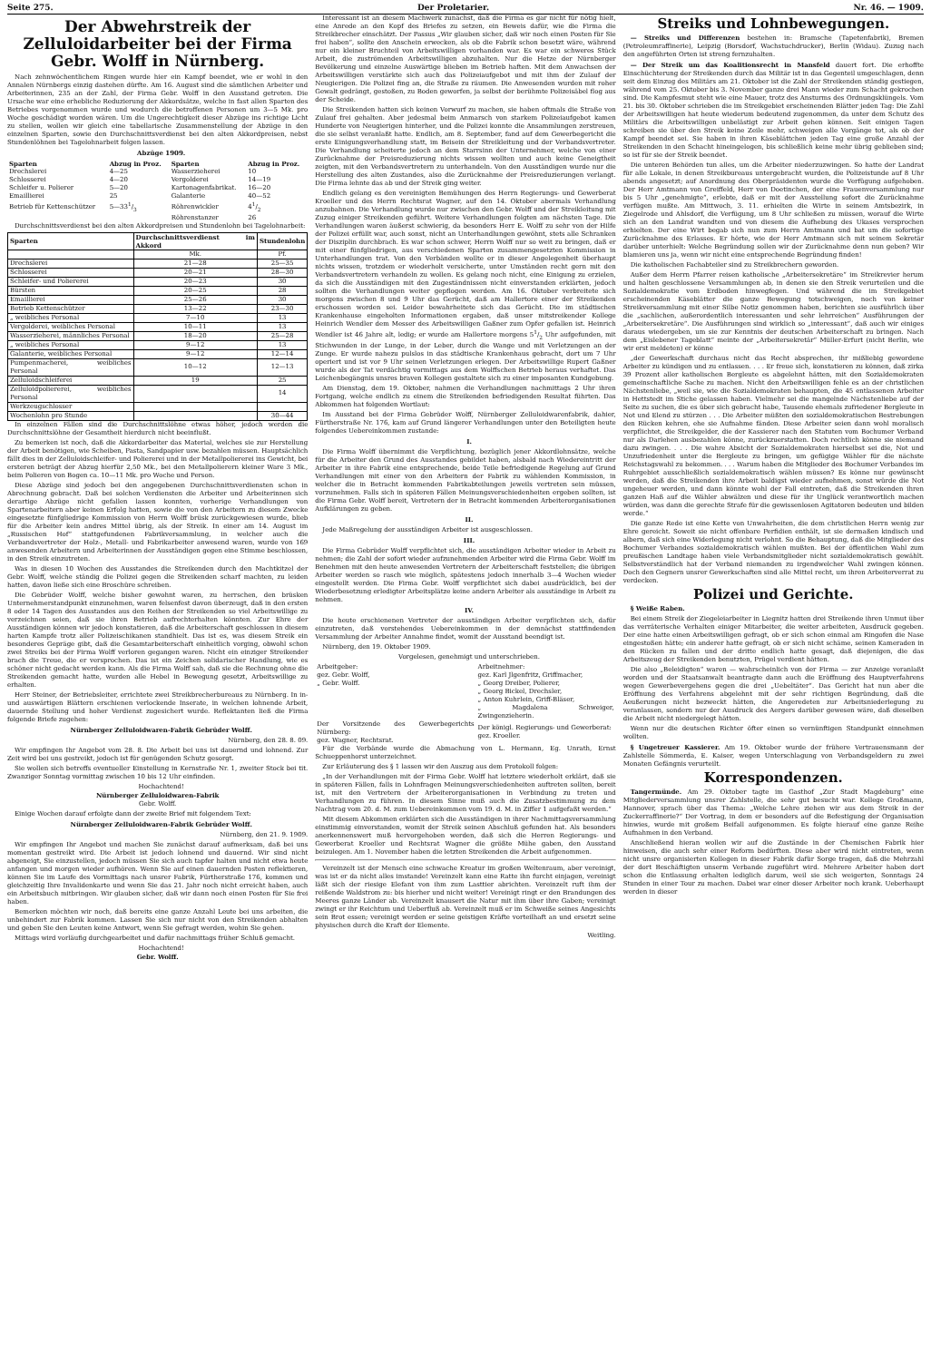Seite 275. Der Proletarier. Nr. 46. — 1909.
Der Abwehrstreik der Zelluloidarbeiter bei der Firma Gebr. Wolff in Nürnberg.
Nach zehnwöchentlichem Ringen wurde hier ein Kampf beendet, wie er wohl in den Annalen Nürnbergs einzig dastehen dürfte. Am 16. August sind die sämtlichen Arbeiter und Arbeiterinnen, 235 an der Zahl, der Firma Gebr. Wolff in den Ausstand getreten. Die Ursache war eine erhebliche Reduzierung der Akkordsätze, welche in fast allen Sparten des Betriebes vorgenommen wurde und wodurch die betroffenen Personen um 3—5 Mk. pro Woche geschädigt worden wären. Um die Ungerechtigkeit dieser Abzüge ins richtige Licht zu stellen, wollen wir gleich eine tabellarische Zusammenstellung der Abzüge in den einzelnen Sparten, sowie den Durchschnittsverdienst bei den alten Akkordpreisen, nebst Stundenlöhnen bei Tagelohnarbeit folgen lassen.
Abzüge 1909.
| Sparten | Abzug in Proz. | Sparten | Abzug in Proz. |
| --- | --- | --- | --- |
| Drechslerei | 4—25 | Wasserzieherei | 10 |
| Schlosserei | 4—20 | Vergolderei | 14—19 |
| Schleifer u. Polierer | 5—20 | Kartonagenfabrikat. | 16—20 |
| Emaillierei | 25 | Galanterie | 40—52 |
| Betrieb für Kettenschützer | 5—331/3 | Röhrenwickler | 41/2 |
| | | Röhrenstanzer | 26 |
Durchschnittsverdienst bei den alten Akkordpreisen und Stundenlohn bei Tagelohnarbeit:
| Sparten | Durchschnittsverdienst im Akkord | Stundenlohn |
| --- | --- | --- |
| | Mk. | Pf. |
| Drechslerei | 21—28 | 25—35 |
| Schlosserei | 20—21 | 28—30 |
| Schleifer- und Poliererei | 20—23 | 30 |
| Bürsten | 20—25 | 28 |
| Emaillierei | 25—26 | 30 |
| Betrieb Kettenschützer | 13—22 | 23—30 |
| „ weibliches Personal | 7—10 | 13 |
| Vergolderei, weibliches Personal | 10—11 | 13 |
| Wasserzieherei, männliches Personal | 18—20 | 25—28 |
| „ weibliches Personal | 9—12 | 13 |
| Galanterie, weibliches Personal | 9—12 | 12—14 |
| Pumpenmacherei, weibliches Personal | 10—12 | 12—13 |
| Zelluloidschleiferei | 19 | 25 |
| Zelluloidpoliererei, weibliches Personal | | 14 |
| Werkzeugschlosser | | |
| Wochenlohn pro Stunde | | 30—44 |
In einzelnen Fällen sind die Durchschnittslöhne etwas höher, jedoch werden die Durchschnittslöhne der Gesamtheit hierdurch nicht beeinflußt.
Zu bemerken ist noch, daß die Akkordarbeiter das Material, welches sie zur Herstellung der Arbeit benötigen, wie Scheiben, Pasta, Sandpapier usw. bezahlen müssen. Hauptsächlich fällt dies in der Zelluloidschleifer- und Poliererei und in der Metallpoliererei ins Gewicht, bei ersteren beträgt der Abzug hierfür 2,50 Mk., bei den Metallpolierern kleiner Ware 3 Mk., beim Polieren von Bogen ca. 10—11 Mk. pro Woche und Person.
Diese Abzüge sind jedoch bei den angegebenen Durchschnittsverdiensten schon in Abrechnung gebracht. Daß bei solchen Verdiensten die Arbeiter und Arbeiterinnen sich derartige Abzüge nicht gefallen lassen konnten, vorherige Verhandlungen von Spartenarbeitern aber keinen Erfolg hatten, sowie die von den Arbeitern zu diesem Zwecke eingesetzte fünfgliedrige Kommission von Herrn Wolff brüsk zurückgewiesen wurde, blieb für die Arbeiter kein andres Mittel übrig, als der Streik. In einer am 14. August im „Russischen Hof“ stattgefundenen Fabrikversammlung, in welcher auch die Verbandsvertreter der Holz-, Metall- und Fabrikarbeiter anwesend waren, wurde von 169 anwesenden Arbeitern und Arbeiterinnen der Ausständigen gegen eine Stimme beschlossen, in den Streik einzutreten.
Was in diesen 10 Wochen des Ausstandes die Streikenden durch den Machtkitzel der Gebr. Wolff, welche ständig die Polizei gegen die Streikenden scharf machten, zu leiden hatten, davon ließe sich eine Broschüre schreiben.
Die Gebrüder Wolff, welche bisher gewohnt waren, zu herrschen, den brüsken Unternehmerstandpunkt einzunehmen, waren felsenfest davon überzeugt, daß in den ersten 8 oder 14 Tagen des Ausstandes aus den Reihen der Streikenden so viel Arbeitswillige zu verzeichnen seien, daß sie ihren Betrieb aufrechterhalten könnten. Zur Ehre der Ausständigen können wir jedoch konstatieren, daß die Arbeiterschaft geschlossen in diesem harten Kampfe trotz aller Polizeischikanen standhielt. Das ist es, was diesem Streik ein besonderes Gepräge gibt, daß die Gesamtarbeiterschaft einheitlich vorging, obwohl schon zwei Streiks bei der Firma Wolff verloren gegangen waren. Nicht ein einziger Streikender brach die Treue, die er versprochen. Das ist ein Zeichen solidarischer Handlung, wie es schöner nicht gedacht werden kann. Als die Firma Wolff sah, daß sie die Rechnung ohne die Streikenden gemacht hatte, wurden alle Hebel in Bewegung gesetzt, Arbeitswillige zu erhalten.
Herr Steiner, der Betriebsleiter, errichtete zwei Streikbrecherbureaus zu Nürnberg. In in- und auswärtigen Blättern erschienen verlockende Inserate, in welchen lohnende Arbeit, dauernde Stellung und hoher Verdienst zugesichert wurde. Reflektanten ließ die Firma folgende Briefe zugehen:
Nürnberger Zelluloidwaren-Fabrik Gebrüder Wolff.
Nürnberg, den 28. 8. 09.
Wir empfingen Ihr Angebot vom 28. 8. Die Arbeit bei uns ist dauernd und lohnend. Zur Zeit wird bei uns gestreikt, jedoch ist für genügenden Schutz gesorgt.
Sie wollen sich betreffs eventueller Einstellung in Kernstraße Nr. 1, zweiter Stock bei tit. Zwanziger Sonntag vormittag zwischen 10 bis 12 Uhr einfinden.
Hochachtend!
Nürnberger Zelluloidwaren-Fabrik
Gebr. Wolff.
Einige Wochen darauf erfolgte dann der zweite Brief mit folgendem Text:
Nürnberger Zelluloidwaren-Fabrik Gebrüder Wolff.
Nürnberg, den 21. 9. 1909.
Wir empfingen Ihr Angebot und machen Sie zunächst darauf aufmerksam, daß bei uns momentan gestreikt wird. Die Arbeit ist jedoch lohnend und dauernd. Wir sind nicht abgeneigt, Sie einzustellen, jedoch müssen Sie sich auch tapfer halten und nicht etwa heute anfangen und morgen wieder aufhören. Wenn Sie auf einen dauernden Posten reflektieren, können Sie im Laufe des Vormittags nach unsrer Fabrik, Fürtherstraße 176, kommen und gleichzeitig Ihre Invalidenkarte und wenn Sie das 21. Jahr noch nicht erreicht haben, auch ein Arbeitsbuch mitbringen. Wir glauben sicher, daß wir dann noch einen Posten für Sie frei haben.
Bemerken möchten wir noch, daß bereits eine ganze Anzahl Leute bei uns arbeiten, die unbehindert zur Fabrik kommen. Lassen Sie sich nur nicht von den Streikenden abhalten und geben Sie den Leuten keine Antwort, wenn Sie gefragt werden, wohin Sie gehen.
Mittags wird vorläufig durchgearbeitet und dafür nachmittags früher Schluß gemacht.
Hochachtend!
Gebr. Wolff.
Interessant ist an diesem Machwerk zunächst, daß die Firma es gar nicht für nötig hielt, eine Anrede an den Kopf des Briefes zu setzen, ein Beweis dafür, wie die Firma die Streikbrecher einschätzt. Der Passus „Wir glauben sicher, daß wir noch einen Posten für Sie frei haben“, sollte den Anschein erwecken, als ob die Fabrik schon besetzt wäre, während nur ein kleiner Bruchteil von Arbeitswilligen vorhanden war. Es war ein schweres Stück Arbeit, die zuströmenden Arbeitswilligen abzuhalten. Nur die Hetze der Nürnberger Bevölkerung und einzelne Auswärtige blieben im Betrieb haften. Mit dem Anwachsen der Arbeitswilligen verstärkte sich auch das Polizeiaufgebot und mit ihm der Zulauf der Neugierigen. Die Polizei fing an, die Straße zu räumen. Die Anwesenden wurden mit roher Gewalt gedrängt, gestoßen, zu Boden geworfen, ja selbst der berühmte Polizeisäbel flog aus der Scheide.
Die Streikenden hatten sich keinen Vorwurf zu machen, sie haben oftmals die Straße von Zulauf frei gehalten. Aber jedesmal beim Anmarsch von starkem Polizeiaufgebot kamen Hunderte von Neugierigen hinterher, und die Polizei konnte die Ansammlungen zerstreuen, die sie selbst veranlaßt hatte. Endlich, am 8. September, fand auf dem Gewerbegericht die erste Einigungsverhandlung statt, im Beisein der Streikleitung und der Verbandsvertreter. Die Verhandlung scheiterte jedoch an dem Starrsinn der Unternehmer, welche von einer Zurücknahme der Preisreduzierung nichts wissen wollten und auch keine Geneigtheit zeigten, mit den Verbandsvertretern zu unterhandeln. Von den Ausständigen wurde nur die Herstellung des alten Zustandes, also die Zurücknahme der Preisreduzierungen verlangt. Die Firma lehnte das ab und der Streik ging weiter.
Endlich gelang es den vereinigten Bemühungen des Herrn Regierungs- und Gewerberat Kroeller und des Herrn Rechtsrat Wagner, auf den 14. Oktober abermals Verhandlung anzubahnen. Die Verhandlung wurde nur zwischen den Gebr. Wolff und der Streikleitung mit Zuzug einiger Streikenden geführt. Weitere Verhandlungen folgten am nächsten Tage. Die Verhandlungen waren äußerst schwierig, da besonders Herr E. Wolff zu sehr von der Hilfe der Polizei erfüllt war, auch sonst, nicht an Unterhandlungen gewöhnt, stets alle Schranken der Disziplin durchbrach. Es war schon schwer, Herrn Wolff nur so weit zu bringen, daß er mit einer fünfgliedrigen, aus verschiedenen Sparten zusammengesetzten Kommission in Unterhandlungen trat. Von den Verbänden wollte er in dieser Angelegenheit überhaupt nichts wissen, trotzdem er wiederholt versicherte, unter Umständen recht gern mit den Verbandsvertretern verhandeln zu wollen. Es gelang noch nicht, eine Einigung zu erzielen, da sich die Ausständigen mit den Zugeständnissen nicht einverstanden erklärten, jedoch sollten die Verhandlungen weiter gepflogen werden. Am 16. Oktober verbreitete sich morgens zwischen 8 und 9 Uhr das Gerücht, daß am Hallertore einer der Streikenden erschossen worden sei. Leider bewahrheitete sich das Gerücht. Die im städtischen Krankenhause eingeholten Informationen ergaben, daß unser mitstreikender Kollege Heinrich Wendler dem Messer des Arbeitswilligen Gaßner zum Opfer gefallen ist. Heinrich Wendler ist 46 Jahre alt, ledig; er wurde am Hallertore morgens 51/2 Uhr aufgefunden, mit Stichwunden in der Lunge, in der Leber, durch die Wange und mit Verletzungen an der Zunge. Er wurde nahezu pulslos in das städtische Krankenhaus gebracht, dort um 7 Uhr operiert und ist vor 9 Uhr seinen Verletzungen erlegen. Der Arbeitswillige Rupert Gaßner wurde als der Tat verdächtig vormittags aus dem Wolffschen Betrieb heraus verhaftet. Das Leichenbegängnis unsres braven Kollegen gestaltete sich zu einer imposanten Kundgebung.
Am Dienstag, dem 19. Oktober, nahmen die Verhandlungen nachmittags 2 Uhr ihren Fortgang, welche endlich zu einem die Streikenden befriedigenden Resultat führten. Das Abkommen hat folgenden Wortlaut:
Im Ausstand bei der Firma Gebrüder Wolff, Nürnberger Zelluloidwarenfabrik, dahier, Fürtherstraße Nr. 176, kam auf Grund längerer Verhandlungen unter den Beteiligten heute folgendes Uebereinkommen zustande:
I.
Die Firma Wolff übernimmt die Verpflichtung, bezüglich jener Akkordlohnsätze, welche für die Arbeiter den Grund des Ausstandes gebildet haben, alsbald nach Wiedereintritt der Arbeiter in ihre Fabrik eine entsprechende, beide Teile befriedigende Regelung auf Grund Verhandlungen mit einer von den Arbeitern der Fabrik zu wählenden Kommission, in welcher die in Betracht kommenden Fabrikabteilungen jeweils vertreten sein müssen, vorzunehmen. Falls sich in späteren Fällen Meinungsverschiedenheiten ergeben sollten, ist die Firma Gebr. Wolff bereit, Vertretern der in Betracht kommenden Arbeiterorganisationen Aufklärungen zu geben.
II.
Jede Maßregelung der ausständigen Arbeiter ist ausgeschlossen.
III.
Die Firma Gebrüder Wolff verpflichtet sich, die ausständigen Arbeiter wieder in Arbeit zu nehmen; die Zahl der sofort wieder aufzunehmenden Arbeiter wird die Firma Gebr. Wolff im Benehmen mit den heute anwesenden Vertretern der Arbeiterschaft feststellen; die übrigen Arbeiter werden so rasch wie möglich, spätestens jedoch innerhalb 3—4 Wochen wieder eingestellt werden. Die Firma Gebr. Wolff verpflichtet sich dabei ausdrücklich, bei der Wiederbesetzung erledigter Arbeitsplätze keine andern Arbeiter als ausständige in Arbeit zu nehmen.
IV.
Die heute erschienenen Vertreter der ausständigen Arbeiter verpflichten sich, dafür einzutreten, daß vorstehendes Uebereinkommen in der demnächst stattfindenden Versammlung der Arbeiter Annahme findet, womit der Ausstand beendigt ist.
Nürnberg, den 19. Oktober 1909.
Vorgelesen, genehmigt und unterschrieben.
| Arbeitgeber: | Arbeitnehmer: |
| gez. Gebr. Wolff, | gez. Karl Jlgenfritz, Griffmacher, |
| „ Gebr. Wolff. | „ Georg Dreiber, Polierer, |
| | „ Georg Bickel, Drechsler, |
| | „ Anton Kuhrlein, Griff-Bläser, |
| | „ Magdalena Schweiger, Zwingenzieherin. |
| Der Vorsitzende des Gewerbegerichts Nürnberg: gez. Wagner, Rechtsrat. | Der königl. Regierungs- und Gewerberat: gez. Kroeller. |
Für die Verbände wurde die Abmachung von L. Hermann, Eg. Unrath, Ernst Schueppenhorst unterzeichnet.
Zur Erläuterung des § 1 lassen wir den Auszug aus dem Protokoll folgen:
„In der Verhandlungen mit der Firma Gebr. Wolff hat letztere wiederholt erklärt, daß sie in späteren Fällen, falls in Lohnfragen Meinungsverschiedenheiten auftreten sollten, bereit ist, mit den Vertretern der Arbeiterorganisationen in Verbindung zu treten und Verhandlungen zu führen. In diesem Sinne muß auch die Zusatzbestimmung zu dem Nachtrag vom 20. d. M. zum Uebereinkommen vom 19. d. M. in Ziffer 1 aufgefaßt werden.“
Mit diesem Abkommen erklärten sich die Ausständigen in ihrer Nachmittagsversammlung einstimmig einverstanden, womit der Streik seinen Abschluß gefunden hat. Als besonders anerkennenswert muß hervorgehoben werden, daß sich die Herren Regierungs- und Gewerberat Kroeller und Rechtsrat Wagner die größte Mühe gaben, den Ausstand beizulegen. Am 1. November haben die letzten Streikenden die Arbeit aufgenommen.
Vereinzelt ist der Mensch eine schwache Kreatur im großen Weltenraum, aber vereinigt, was ist er da nicht alles imstande! Vereinzelt kann eine Ratte ihn furcht einjagen, vereinigt läßt sich der riesige Elefant von ihm zum Lasttier abrichten. Vereinzelt ruft ihm der reißende Waldstrom zu: bis hierher und nicht weiter! Vereinigt ringt er den Brandungen des Meeres ganze Länder ab. Vereinzelt knausert die Natur mit ihm über ihre Gaben; vereinigt zwingt er ihr Reichtum und Ueberfluß ab. Vereinzelt muß er im Schweiße seines Angesichts sein Brot essen; vereinigt werden er seine geistigen Kräfte vorteilhaft an und ersetzt seine physischen durch die Kraft der Elemente.
Weitling.
Streiks und Lohnbewegungen.
— Streiks und Differenzen bestehen in: Bramsche (Tapetenfabrik), Bremen (Petroleumraffinerie), Leipzig (Borsdorf, Wachstuchdrucker), Berlin (Widau). Zuzug nach den angeführten Orten ist streng fernzuhalten.
— Der Streik um das Koalitionsrecht in Mansfeld dauert fort. Die erhoffte Einschüchterung der Streikenden durch das Militär ist in das Gegenteil umgeschlagen, denn seit dem Einzug des Militärs am 21. Oktober ist die Zahl der Streikenden ständig gestiegen, während vom 25. Oktober bis 3. November ganze drei Mann wieder zum Schacht gekrochen sind. Die Kampfesmut steht wie eine Mauer, trotz des Ansturms des Ordnungsklüngels. Vom 21. bis 30. Oktober schrieben die im Streikgebiet erscheinenden Blätter jeden Tag: Die Zahl der Arbeitswilligen hat heute wiederum bedeutend zugenommen, da unter dem Schutz des Militärs die Arbeitswilligen unbelästigt zur Arbeit gehen können. Seit einigen Tagen schreiben sie über den Streik keine Zeile mehr, schweigen alle Vorgänge tot, als ob der Kampf beendet sei. Sie haben in ihren Käseblättchen jeden Tag eine große Anzahl der Streikenden in den Schacht hineingelogen, bis schließlich keine mehr übrig geblieben sind; so ist für sie der Streik beendet.
Die unteren Behörden tun alles, um die Arbeiter niederzuzwingen. So hatte der Landrat für alle Lokale, in denen Streikbureaus untergebracht wurden, die Polizeistunde auf 8 Uhr abends angesetzt; auf Anordnung des Oberpräsidenten wurde die Verfügung aufgehoben. Der Herr Amtmann von Greiffeld, Herr von Doetinchen, der eine Frauenversammlung nur bis 5 Uhr „genehmigte“, erlebte, daß er mit der Ausstellung sofort die Zurücknahme verfügen mußte. Am Mittwoch, 3. 11. erhielten die Wirte in seinem Amtsbezirk, in Ziegelrode und Ahlsdorf, die Verfügung, um 8 Uhr schließen zu müssen, worauf die Wirte sich an den Landrat wandten und von diesem die Aufhebung des Ukases versprochen erhielten. Der eine Wirt begab sich nun zum Herrn Amtmann und bat um die sofortige Zurücknahme des Erlasses. Er hörte, wie der Herr Amtmann sich mit seinem Sekretär darüber unterhielt: Welche Begründung sollen wir der Zurücknahme denn nun geben? Wir blamieren uns ja, wenn wir nicht eine entsprechende Begründung finden!
Die katholischen Fachabteiler sind zu Streikbrechern geworden.
Außer dem Herrn Pfarrer reisen katholische „Arbeitersekretäre“ im Streikrevier herum und halten geschlossene Versammlungen ab, in denen sie den Streik verurteilen und die Sozialdemokratie vom Erdboden hinwegfegen. Und während die im Streikgebiet erscheinenden Käseblätter die ganze Bewegung totschweigen, noch von keiner Streikversammlung mit einer Silbe Notiz genommen haben, berichten sie ausführlich über die „sachlichen, außerordentlich interessanten und sehr lehrreichen“ Ausführungen der „Arbeitersekretäre“. Die Ausführungen sind wirklich so „interessant“, daß auch wir einiges daraus wiedergeben, um sie zur Kenntnis der deutschen Arbeiterschaft zu bringen. Nach dem „Eislebener Tageblatt“ meinte der „Arbeitersekretär“ Müller-Erfurt (nicht Berlin, wie wir erst meldeten) er könne
„der Gewerkschaft durchaus nicht das Recht absprechen, ihr mißliebig gewordene Arbeiter zu kündigen und zu entlassen. . . . Er freue sich, konstatieren zu können, daß zirka 39 Prozent aller katholischen Bergleute es abgelehnt hätten, mit den Sozialdemokraten gemeinschaftliche Sache zu machen. Nicht den Arbeitswilligen fehle es an der christlichen Nächstenliebe, „weil sie, wie die Sozialdemokraten behaupten, die 45 entlassenen Arbeiter in Hettstedt im Stiche gelassen haben. Vielmehr sei die mangelnde Nächstenliebe auf der Seite zu suchen, die es über sich gebracht habe, Tausende ehemals zufriedener Bergleute in Not und Elend zu stürzen . . . Die Arbeiter müßten den sozialdemokratischen Bestrebungen den Rücken kehren, ehe sie Aufnahme fänden. Diese Arbeiter seien dann wohl moralisch verpflichtet, die Streikgelder, die der Kassierer nach den Statuten vom Bochumer Verband nur als Darlehen ausbezahlen könne, zurückzuerstatten. Doch rechtlich könne sie niemand dazu zwingen. . . . Die wahre Absicht der Sozialdemokraten hierselbst sei die, Not und Unzufriedenheit unter die Bergleute zu bringen, um gefügige Wähler für die nächste Reichstagswahl zu bekommen. . . . Warum haben die Mitglieder des Bochumer Verbandes im Ruhrgebiet ausschließlich sozialdemokratisch wählen müssen? Es könne nur gewünscht werden, daß die Streikenden ihre Arbeit baldigst wieder aufnehmen, sonst würde die Not ungeheuer werden, und dann könnte wohl der Fall eintreten, daß die Streikenden ihren ganzen Haß auf die Wähler abwälzen und diese für ihr Unglück verantwortlich machen würden, was dann die gerechte Strafe für die gewissenlosen Agitatoren bedeuten und bilden werde.“
Die ganze Rede ist eine Kette von Unwahrheiten, die dem christlichen Herrn wenig zur Ehre gereicht. Soweit sie nicht offenbare Perfidien enthält, ist sie dermaßen kindisch und albern, daß sich eine Widerlegung nicht verlohnt. So die Behauptung, daß die Mitglieder des Bochumer Verbandes sozialdemokratisch wählen mußten. Bei der öffentlichen Wahl zum preußischen Landtage haben viele Verbandsmitglieder nicht sozialdemokratisch gewählt. Selbstverständlich hat der Verband niemanden zu irgendwelcher Wahl zwingen können. Doch den Gegnern unsrer Gewerkschaften sind alle Mittel recht, um ihren Arbeiterverrat zu verdecken.
Polizei und Gerichte.
§ Weiße Raben.
Bei einem Streik der Ziegeleiarbeiter in Liegnitz hatten drei Streikende ihren Unmut über das verräterische Verhalten einiger Mitarbeiter, die weiter arbeiteten, Ausdruck gegeben. Der eine hatte einen Arbeitswilligen gefragt, ob er sich schon einmal am Ringofen die Nase eingestoßen hätte; ein anderer hatte gefragt, ob er sich nicht schäme, seinen Kameraden in den Rücken zu fallen und der dritte endlich hatte gesagt, daß diejenigen, die das Arbeitszeug der Streikenden benutzten, Prügel verdient hätten.
Die also „Beleidigten“ waren — wahrscheinlich von der Firma — zur Anzeige veranlaßt worden und der Staatsanwalt beantragte dann auch die Eröffnung des Hauptverfahrens wegen Gewerbevergehens gegen die drei „Uebeltäter“. Das Gericht hat nun aber die Eröffnung des Verfahrens abgelehnt mit der sehr richtigen Begründung, daß die Aeußerungen nicht bezweckt hätten, die Angeredeten zur Arbeitsniederlegung zu veranlassen, sondern nur der Ausdruck des Aergers darüber gewesen wäre, daß dieselben die Arbeit nicht niedergelegt hätten.
Wenn nur die deutschen Richter öfter einen so vernünftigen Standpunkt einnehmen wollten.
§ Ungetreuer Kassierer. Am 19. Oktober wurde der frühere Vertrauensmann der Zahlstelle Sömmerda, E. Kaiser, wegen Unterschlagung von Verbandsgeldern zu zwei Monaten Gefängnis verurteilt.
Korrespondenzen.
Tangermünde. Am 29. Oktober tagte im Gasthof „Zur Stadt Magdeburg“ eine Mitgliederversammlung unsrer Zahlstelle, die sehr gut besucht war. Kollege Großmann, Hannover, sprach über das Thema: „Welche Lehre ziehen wir aus dem Streik in der Zuckerraffinerie?“ Der Vortrag, in dem er besonders auf die Befestigung der Organisation hinwies, wurde mit großem Beifall aufgenommen. Es folgte hierauf eine ganze Reihe Aufnahmen in den Verband.
Anschließend hieran wollen wir auf die Zustände in der Chemischen Fabrik hier hinweisen, die auch sehr einer Reform bedürften. Diese aber wird nicht eintreten, wenn nicht unsre organisierten Kollegen in dieser Fabrik dafür Sorge tragen, daß die Mehrzahl der dort Beschäftigten unserm Verbande zugeführt wird. Mehrere Arbeiter haben dort schon die Entlassung erhalten lediglich darum, weil sie sich weigerten, Sonntags 24 Stunden in einer Tour zu machen. Dabei war einer dieser Arbeiter noch krank. Ueberhaupt werden in dieser